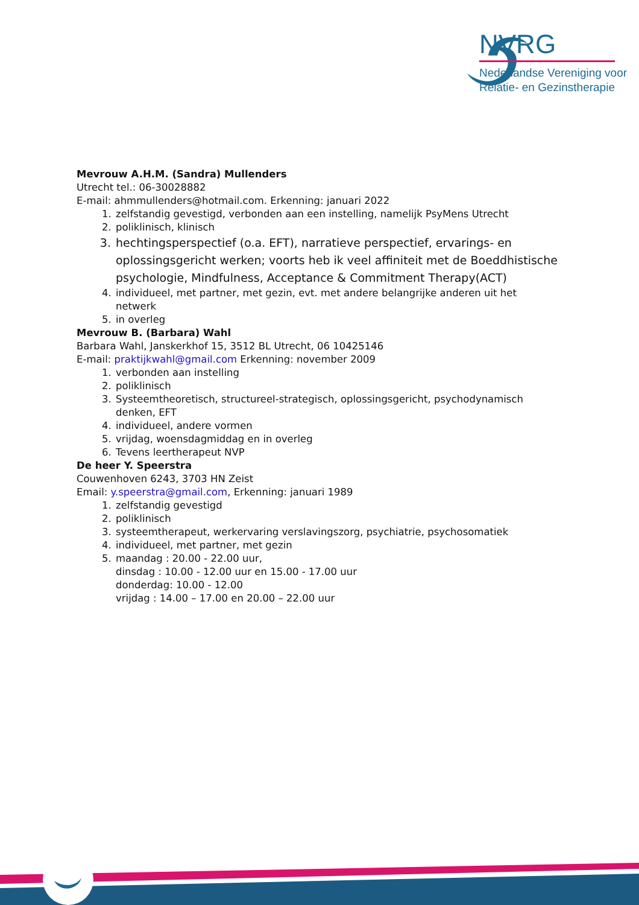NVRG
Nederlandse Vereniging voor
Relatie- en Gezinstherapie
Mevrouw A.H.M. (Sandra) Mullenders
Utrecht tel.: 06-30028882
E-mail: ahmmullenders@hotmail.com. Erkenning: januari 2022
1. zelfstandig gevestigd, verbonden aan een instelling, namelijk PsyMens Utrecht
2. poliklinisch, klinisch
3. hechtingsperspectief (o.a. EFT), narratieve perspectief, ervarings- en oplossingsgericht werken; voorts heb ik veel affiniteit met de Boeddhistische psychologie, Mindfulness, Acceptance & Commitment Therapy(ACT)
4. individueel, met partner, met gezin, evt. met andere belangrijke anderen uit het netwerk
5. in overleg
Mevrouw B. (Barbara) Wahl
Barbara Wahl, Janskerkhof 15, 3512 BL Utrecht, 06 10425146
E-mail: praktijkwahl@gmail.com Erkenning: november 2009
1. verbonden aan instelling
2. poliklinisch
3. Systeemtheoretisch, structureel-strategisch, oplossingsgericht, psychodynamisch denken, EFT
4. individueel, andere vormen
5. vrijdag, woensdagmiddag en in overleg
6. Tevens leertherapeut NVP
De heer Y. Speerstra
Couwenhoven 6243, 3703 HN Zeist
Email: y.speerstra@gmail.com, Erkenning: januari 1989
1. zelfstandig gevestigd
2. poliklinisch
3. systeemtherapeut, werkervaring verslavingszorg, psychiatrie, psychosomatiek
4. individueel, met partner, met gezin
5. maandag : 20.00 - 22.00 uur,
dinsdag : 10.00 - 12.00 uur en 15.00 - 17.00 uur
donderdag: 10.00 - 12.00
vrijdag : 14.00 – 17.00 en 20.00 – 22.00 uur